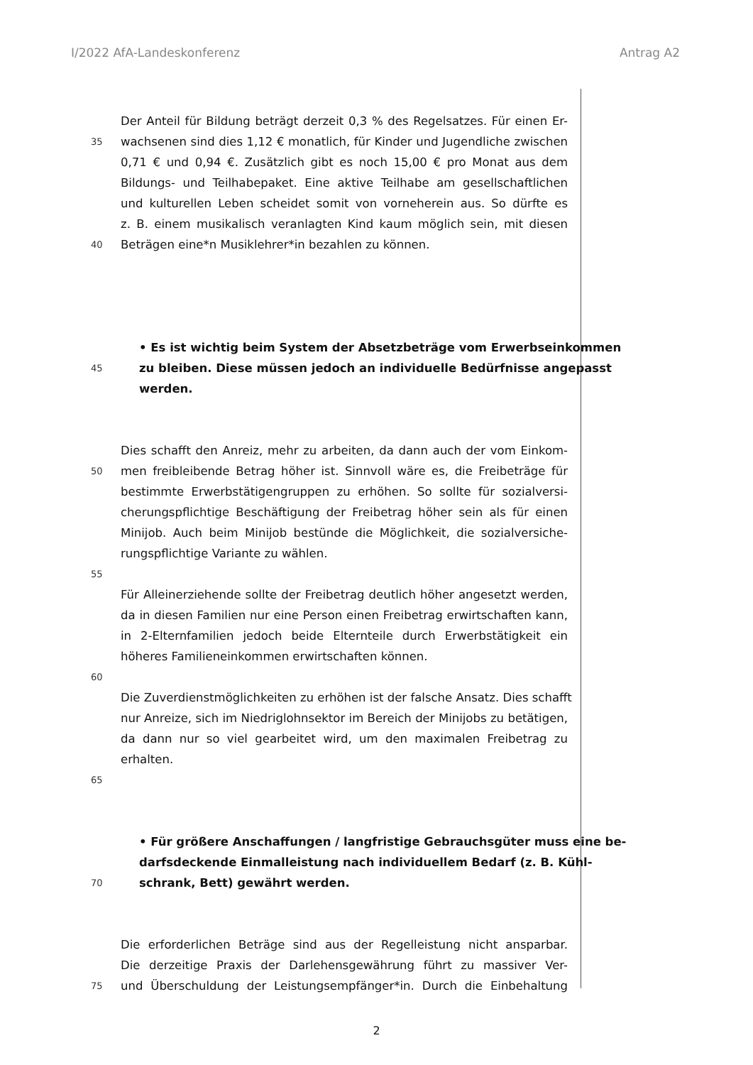I/2022 AfA-Landeskonferenz Antrag A2
Der Anteil für Bildung beträgt derzeit 0,3 % des Regelsatzes. Für einen Er-
35 wachsenen sind dies 1,12 € monatlich, für Kinder und Jugendliche zwischen
0,71 € und 0,94 €. Zusätzlich gibt es noch 15,00 € pro Monat aus dem
Bildungs- und Teilhabepaket. Eine aktive Teilhabe am gesellschaftlichen
und kulturellen Leben scheidet somit von vorneherein aus. So dürfte es
z. B. einem musikalisch veranlagten Kind kaum möglich sein, mit diesen
40 Beträgen eine*n Musiklehrer*in bezahlen zu können.
• Es ist wichtig beim System der Absetzbeträge vom Erwerbseinkommen
45 zu bleiben. Diese müssen jedoch an individuelle Bedürfnisse angepasst
werden.
Dies schafft den Anreiz, mehr zu arbeiten, da dann auch der vom Einkom-
50 men freibleibende Betrag höher ist. Sinnvoll wäre es, die Freibeträge für
bestimmte Erwerbstätigengruppen zu erhöhen. So sollte für sozialversi-
cherungspflichtige Beschäftigung der Freibetrag höher sein als für einen
Minijob. Auch beim Minijob bestünde die Möglichkeit, die sozialversiche-
rungspflichtige Variante zu wählen.
55
Für Alleinerziehende sollte der Freibetrag deutlich höher angesetzt werden,
da in diesen Familien nur eine Person einen Freibetrag erwirtschaften kann,
in 2-Elternfamilien jedoch beide Elternteile durch Erwerbstätigkeit ein
höheres Familieneinkommen erwirtschaften können.
60
Die Zuverdienstmöglichkeiten zu erhöhen ist der falsche Ansatz. Dies schafft
nur Anreize, sich im Niedriglohnsektor im Bereich der Minijobs zu betätigen,
da dann nur so viel gearbeitet wird, um den maximalen Freibetrag zu
erhalten.
65
• Für größere Anschaffungen / langfristige Gebrauchsgüter muss eine be-
darfsdeckende Einmalleistung nach individuellem Bedarf (z. B. Kühl-
70 schrank, Bett) gewährt werden.
Die erforderlichen Beträge sind aus der Regelleistung nicht ansparbar.
Die derzeitige Praxis der Darlehensgewährung führt zu massiver Ver-
75 und Überschuldung der Leistungsempfänger*in. Durch die Einbehaltung
2